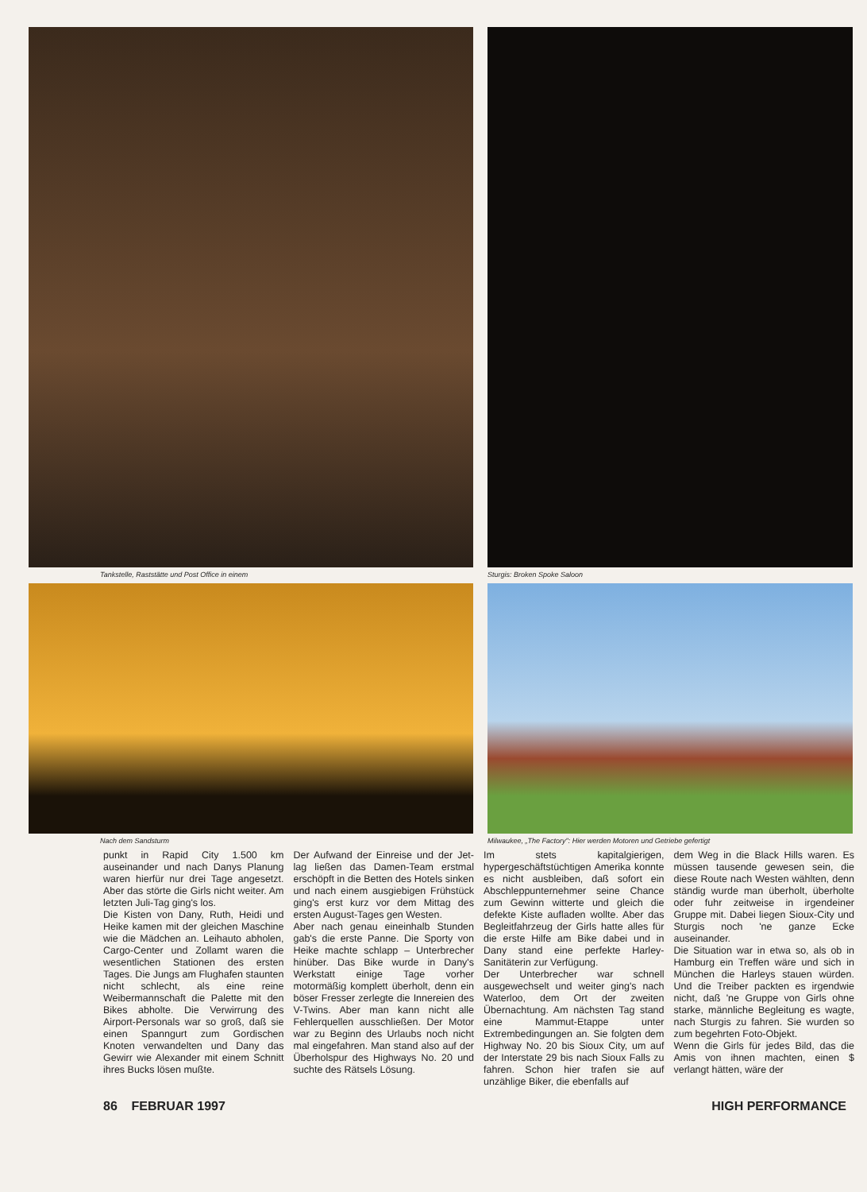Tankstelle, Raststätte und Post Office in einem Sturgis: Broken Spoke Saloon
Nach dem Sandsturm Milwaukee, „The Factory": Hier werden Motoren und Getriebe gefertigt
punkt in Rapid City 1.500 km auseinander und nach Danys Planung waren hierfür nur drei Tage angesetzt. Aber das störte die Girls nicht weiter. Am letzten Juli-Tag ging's los.
Die Kisten von Dany, Ruth, Heidi und Heike kamen mit der gleichen Maschine wie die Mädchen an. Leihauto abholen, Cargo-Center und Zollamt waren die wesentlichen Stationen des ersten Tages. Die Jungs am Flughafen staunten nicht schlecht, als eine reine Weibermannschaft die Palette mit den Bikes abholte. Die Verwirrung des Airport-Personals war so groß, daß sie einen Spanngurt zum Gordischen Knoten verwandelten und Dany das Gewirr wie Alexander mit einem Schnitt ihres Bucks lösen mußte.
Der Aufwand der Einreise und der Jet-lag ließen das Damen-Team erstmal erschöpft in die Betten des Hotels sinken und nach einem ausgiebigen Frühstück ging's erst kurz vor dem Mittag des ersten August-Tages gen Westen.
Aber nach genau eineinhalb Stunden gab's die erste Panne. Die Sporty von Heike machte schlapp – Unterbrecher hinüber. Das Bike wurde in Dany's Werkstatt einige Tage vorher motormäßig komplett überholt, denn ein böser Fresser zerlegte die Innereien des V-Twins. Aber man kann nicht alle Fehlerquellen ausschließen. Der Motor war zu Beginn des Urlaubs noch nicht mal eingefahren. Man stand also auf der Überholspur des Highways No. 20 und suchte des Rätsels Lösung.
Im stets kapitalgierigen, hypergeschäftstüchtigen Amerika konnte es nicht ausbleiben, daß sofort ein Abschleppunternehmer seine Chance zum Gewinn witterte und gleich die defekte Kiste aufladen wollte. Aber das Begleitfahrzeug der Girls hatte alles für die erste Hilfe am Bike dabei und in Dany stand eine perfekte Harley-Sanitäterin zur Verfügung.
Der Unterbrecher war schnell ausgewechselt und weiter ging's nach Waterloo, dem Ort der zweiten Übernachtung. Am nächsten Tag stand eine Mammut-Etappe unter Extrembedingungen an. Sie folgten dem Highway No. 20 bis Sioux City, um auf der Interstate 29 bis nach Sioux Falls zu fahren. Schon hier trafen sie auf unzählige Biker, die ebenfalls auf
dem Weg in die Black Hills waren. Es müssen tausende gewesen sein, die diese Route nach Westen wählten, denn ständig wurde man überholt, überholte oder fuhr zeitweise in irgendeiner Gruppe mit. Dabei liegen Sioux-City und Sturgis noch 'ne ganze Ecke auseinander.
Die Situation war in etwa so, als ob in Hamburg ein Treffen wäre und sich in München die Harleys stauen würden. Und die Treiber packten es irgendwie nicht, daß 'ne Gruppe von Girls ohne starke, männliche Begleitung es wagte, nach Sturgis zu fahren. Sie wurden so zum begehrten Foto-Objekt.
Wenn die Girls für jedes Bild, das die Amis von ihnen machten, einen $ verlangt hätten, wäre der
86 FEBRUAR 1997 HIGH PERFORMANCE